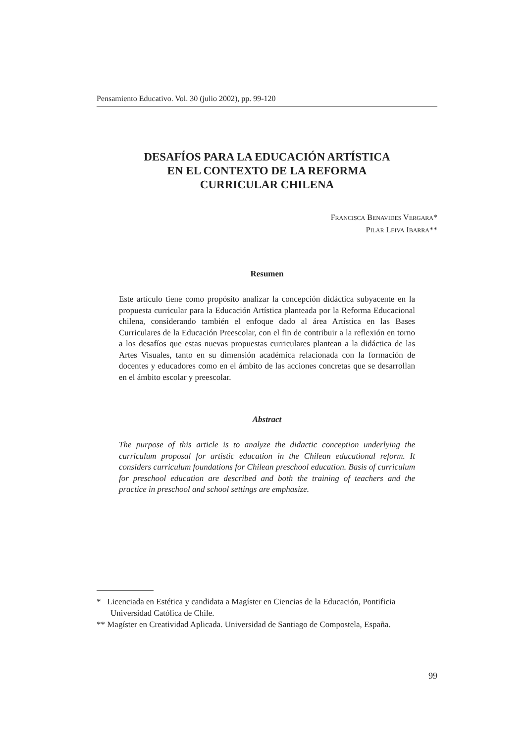Pensamiento Educativo. Vol. 30 (julio 2002), pp. 99-120
DESAFÍOS PARA LA EDUCACIÓN ARTÍSTICA
EN EL CONTEXTO DE LA REFORMA
CURRICULAR CHILENA
FRANCISCA BENAVIDES VERGARA*
PILAR LEIVA IBARRA**
Resumen
Este artículo tiene como propósito analizar la concepción didáctica subyacente en la propuesta curricular para la Educación Artística planteada por la Reforma Educacional chilena, considerando también el enfoque dado al área Artística en las Bases Curriculares de la Educación Preescolar, con el fin de contribuir a la reflexión en torno a los desafíos que estas nuevas propuestas curriculares plantean a la didáctica de las Artes Visuales, tanto en su dimensión académica relacionada con la formación de docentes y educadores como en el ámbito de las acciones concretas que se desarrollan en el ámbito escolar y preescolar.
Abstract
The purpose of this article is to analyze the didactic conception underlying the curriculum proposal for artistic education in the Chilean educational reform. It considers curriculum foundations for Chilean preschool education. Basis of curriculum for preschool education are described and both the training of teachers and the practice in preschool and school settings are emphasize.
* Licenciada en Estética y candidata a Magíster en Ciencias de la Educación, Pontificia Universidad Católica de Chile.
** Magíster en Creatividad Aplicada. Universidad de Santiago de Compostela, España.
99